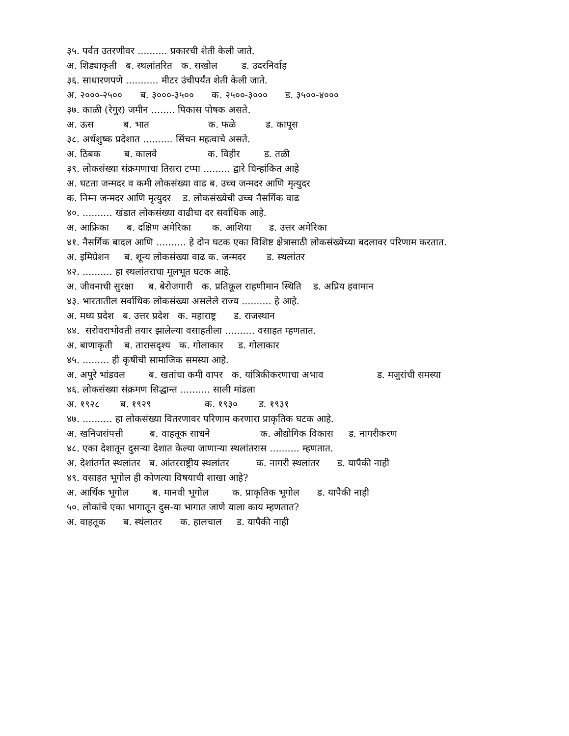३५. पर्वत उतरणीवर .......... प्रकारची शेती केली जाते.
अ. शिड्याकृती ब. स्थलांतरित क. सखोल ड. उदरनिर्वाह
३६. साधारणपणे ........... मीटर उंचीपर्यंत शेती केली जाते.
अ. २०००-२५०० ब. ३०००-३५०० क. २५००-३००० ड. ३५००-४०००
३७. काळी (रेगुर) जमीन ........ पिकास पोषक असते.
अ. ऊस ब. भात क. फळे ड. कापूस
३८. अर्धशुष्क प्रदेशात .......... सिंचन महत्वाचे असते.
अ. ठिबक ब. कालवे क. विहीर ड. तळी
३९. लोकसंख्या संक्रमणाचा तिसरा टप्पा ......... द्वारे चिन्हांकित आहे
अ. घटता जन्मदर व कमी लोकसंख्या वाढ ब. उच्च जन्मदर आणि मृत्युदर
क. निम्न जन्मदर आणि मृत्युदर ड. लोकसंख्येची उच्च नैसर्गिक वाढ
४०. .......... खंडात लोकसंख्या वाढीचा दर सर्वाधिक आहे.
अ. आफ्रिका ब. दक्षिण अमेरिका क. आशिया ड. उत्तर अमेरिका
४१. नैसर्गिक बादल आणि .......... हे दोन घटक एका विशिष्ट क्षेत्रासाठी लोकसंख्येच्या बदलावर परिणाम करतात.
अ. इमिग्रेशन ब. शून्य लोकसंख्या वाढ क. जन्मदर ड. स्थलांतर
४२. .......... हा स्थलांतराचा मूलभूत घटक आहे.
अ. जीवनाची सुरक्षा ब. बेरोजगारी क. प्रतिकूल राहणीमान स्थिति ड. अप्रिय हवामान
४३. भारतातील सर्वाधिक लोकसंख्या असलेले राज्य .......... हे आहे.
अ. मध्य प्रदेश ब. उत्तर प्रदेश क. महाराष्ट्र ड. राजस्थान
४४. सरोवराभोवती तयार झालेल्या वसाहतीला .......... वसाहत म्हणतात.
अ. बाणाकृती ब. तारासदृश्य क. गोलाकार ड. गोलाकार
४५. ......... ही कृषीची सामाजिक समस्या आहे.
अ. अपुरे भांडवल ब. खतांचा कमी वापर क. यांत्रिकीकरणाचा अभाव ड. मजुरांची समस्या
४६. लोकसंख्या संक्रमण सिद्धान्त .......... साली मांडला
अ. १९२८ ब. १९२९ क. १९३० ड. १९३१
४७. .......... हा लोकसंख्या वितरणावर परिणाम करणारा प्राकृतिक घटक आहे.
अ. खनिजसंपत्ती ब. वाहतूक साधने क. औद्योगिक विकास ड. नागरीकरण
४८. एका देशातून दुसऱ्या देशात केल्या जाणाऱ्या स्थलांतरास .......... म्हणतात.
अ. देशांतर्गत स्थलांतर ब. आंतरराष्ट्रीय स्थलांतर क. नागरी स्थलांतर ड. यापैकी नाही
४९. वसाहत भूगोल ही कोणत्या विषयाची शाखा आहे?
अ. आर्थिक भूगोल ब. मानवी भूगोल क. प्राकृतिक भूगोल ड. यापैकी नाही
५०. लोकांचे एका भागातून दुस-या भागात जाणे याला काय म्हणतात?
अ. वाहतूक ब. स्थंलातर क. हालचाल ड. यापैकी नाही